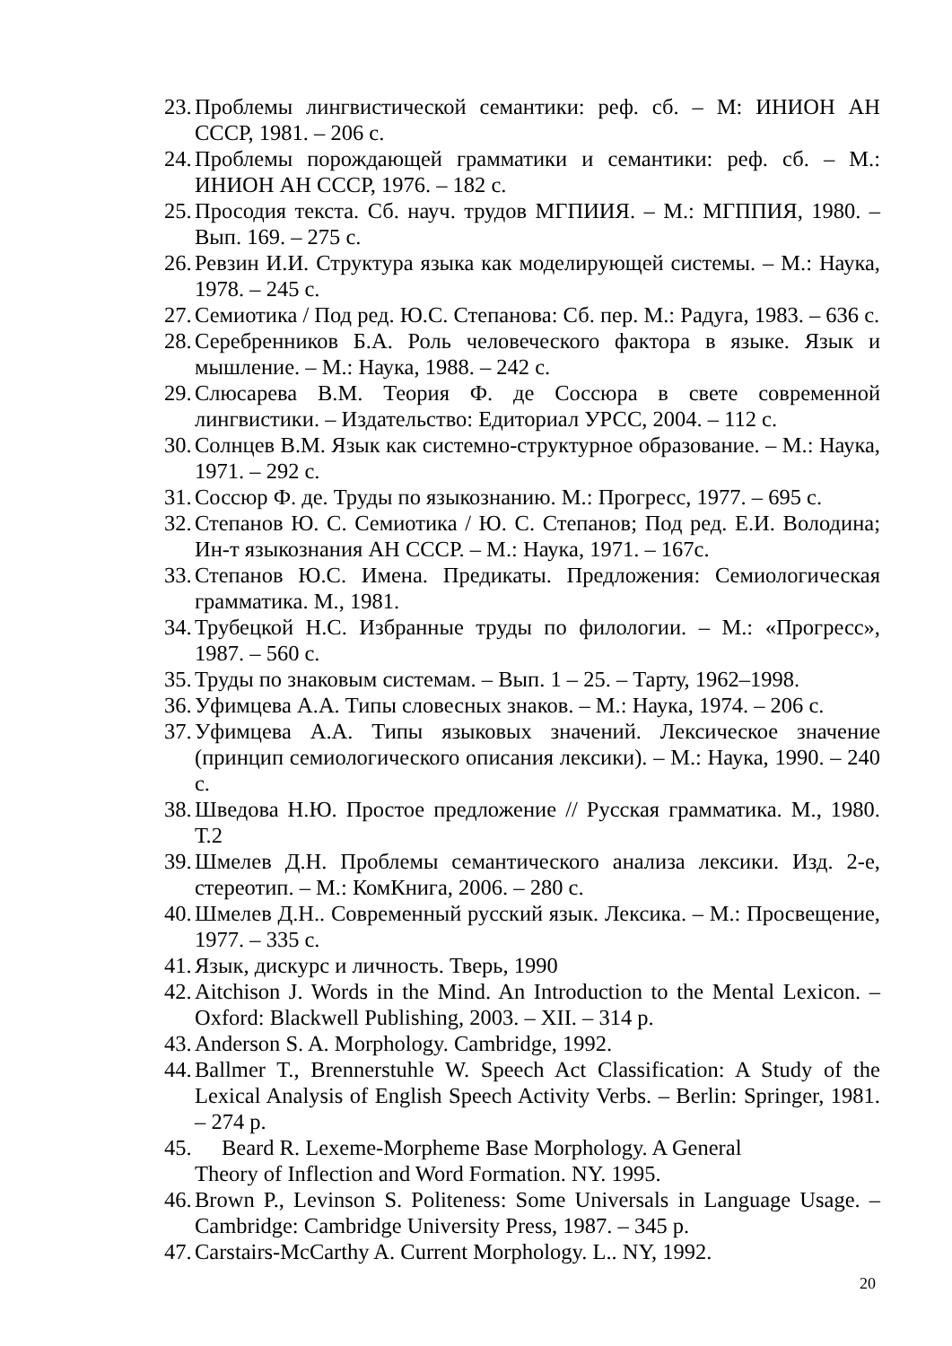23. Проблемы лингвистической семантики: реф. сб. – М: ИНИОН АН СССР, 1981. – 206 с.
24. Проблемы порождающей грамматики и семантики: реф. сб. – М.: ИНИОН АН СССР, 1976. – 182 с.
25. Просодия текста. Сб. науч. трудов МГПИИЯ. – М.: МГППИЯ, 1980. – Вып. 169. – 275 с.
26. Ревзин И.И. Структура языка как моделирующей системы. – М.: Наука, 1978. – 245 с.
27. Семиотика / Под ред. Ю.С. Степанова: Сб. пер. М.: Радуга, 1983. – 636 с.
28. Серебренников Б.А. Роль человеческого фактора в языке. Язык и мышление. – М.: Наука, 1988. – 242 с.
29. Слюсарева В.М. Теория Ф. де Соссюра в свете современной лингвистики. – Издательство: Едиториал УРСС, 2004. – 112 с.
30. Солнцев В.М. Язык как системно-структурное образование. – М.: Наука, 1971. – 292 с.
31. Соссюр Ф. де. Труды по языкознанию. М.: Прогресс, 1977. – 695 с.
32. Степанов Ю. С. Семиотика / Ю. С. Степанов; Под ред. Е.И. Володина; Ин-т языкознания АН СССР. – М.: Наука, 1971. – 167с.
33. Степанов Ю.С. Имена. Предикаты. Предложения: Семиологическая грамматика. М., 1981.
34. Трубецкой Н.С. Избранные труды по филологии. – М.: «Прогресс», 1987. – 560 с.
35. Труды по знаковым системам. – Вып. 1 – 25. – Тарту, 1962–1998.
36. Уфимцева А.А. Типы словесных знаков. – М.: Наука, 1974. – 206 с.
37. Уфимцева А.А. Типы языковых значений. Лексическое значение (принцип семиологического описания лексики). – М.: Наука, 1990. – 240 с.
38. Шведова Н.Ю. Простое предложение // Русская грамматика. М., 1980. Т.2
39. Шмелев Д.Н. Проблемы семантического анализа лексики. Изд. 2-е, стереотип. – М.: КомКнига, 2006. – 280 с.
40. Шмелев Д.Н.. Современный русский язык. Лексика. – М.: Просвещение, 1977. – 335 с.
41. Язык, дискурс и личность. Тверь, 1990
42. Aitchison J. Words in the Mind. An Introduction to the Mental Lexicon. – Oxford: Blackwell Publishing, 2003. – XII. – 314 p.
43. Anderson S. A. Morphology. Cambridge, 1992.
44. Ballmer T., Brennerstuhle W. Speech Act Classification: A Study of the Lexical Analysis of English Speech Activity Verbs. – Berlin: Springer, 1981. – 274 p.
45. Beard R. Lexeme-Morpheme Base Morphology. A General
Theory of Inflection and Word Formation. NY. 1995.
46. Brown P., Levinson S. Politeness: Some Universals in Language Usage. – Cambridge: Cambridge University Press, 1987. – 345 p.
47. Carstairs-McCarthy A. Current Morphology. L.. NY, 1992.
20